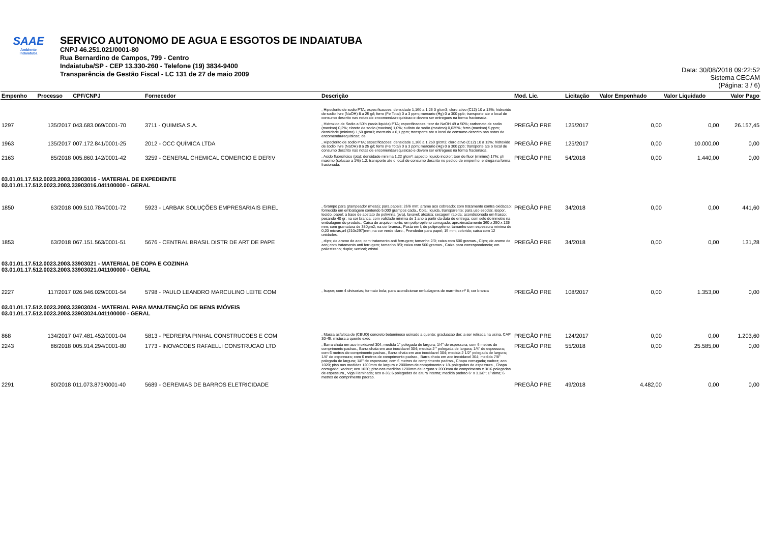SAAE
Ambiente
Indaiatuba
SERVICO AUTONOMO DE AGUA E ESGOTOS DE INDAIATUBA
CNPJ 46.251.021/0001-80
Rua Bernardino de Campos, 799 - Centro
Indaiatuba/SP - CEP 13.330-260 - Telefone (19) 3834-9400
Transparência de Gestão Fiscal - LC 131 de 27 de maio 2009
Data: 30/08/2018 09:22:52
Sistema CECAM
(Página: 3 / 6)
| Empenho | Processo | CPF/CNPJ | Fornecedor | Descrição | Mod. Lic. | Licitação | Valor Empenhado | Valor Liquidado | Valor Pago |
| --- | --- | --- | --- | --- | --- | --- | --- | --- | --- |
| | | | | , Hipoclorito de sodio PTA; especificacoes: densidade 1,160 a 1,25 0 g/cm3; cloro ativo (C12) 10 a 13%; hidroxido de sodio livre (NaOH) 8 a 25 g/l; ferro (Fe Total) 0 a 3 ppm; mercurio (Hg) 0 a 300 ppb; transporte ate o local de consumo descrito nas notas de encomenda/requisicao e devem ser entregues na forma fracionada. | | | | | |
| 1297 | 135/2017 | 043.683.069/0001-70 | 3711 - QUIMISA S.A. | , Hidroxido de Sodio a 50% (soda liquida) PTA; especificacoes: teor de NaOH 49 a 50%; carbonato de sodio (maximo) 0,2%; cloreto de sodio (maximo) 1,0%; sulfato de sodio (maximo) 0,025%; ferro (maximo) 5 ppm; densidade (minimo) 1,50 g/cm3; mercurio < 0,1 ppm; transporte ate o local de consumo descrito nas notas de encomenda/requisicao; de | PREGÃO PRE | 125/2017 | 0,00 | 0,00 | 26.157,45 |
| 1963 | 135/2017 | 007.172.841/0001-25 | 2012 - OCC QUÍMICA LTDA | , Hipoclorito de sodio PTA; especificacoes: densidade 1,160 a 1,250 g/cm3; cloro ativo (C12) 10 a 13%; hidroxido de sodio livre (NaOH) 8 a 25 g/l; ferro (Fe Total) 0 a 3 ppm; mercurio (Hg) 0 a 300 ppb; transporte ate o local de consumo descrito nas notas de encomenda/requisicao e devem ser entregues na forma fracionada. | PREGÃO PRE | 125/2017 | 0,00 | 10.000,00 | 0,00 |
| 2163 | 85/2018 | 005.860.142/0001-42 | 3259 - GENERAL CHEMICAL COMERCIO E DERIV | , Acido fluorsilicico (pta); densidade minima 1,22 g/cm³; aspecto liquido incolor; teor de fluor (minimo) 17%; ph maximo (solucao a 1%) 1,2; transporte ate o local de consumo descrito no pedido de empenho; entrega na forma fracionada. | PREGÃO PRE | 54/2018 | 0,00 | 1.440,00 | 0,00 |
| 03.01.01.17.512.0023.2003.33903016 - MATERIAL DE EXPEDIENTE 03.01.01.17.512.0023.2003.33903016.041100000 - GERAL | | | | | | | | | |
| 1850 | 63/2018 | 009.510.784/0001-72 | 5923 - LARBAK SOLUÇÕES EMPRESARIAIS EIREL | , Grampo para grampeador (mesa); para papeis; 26/6 mm; arame aco cobreado; com tratamento contra oxidacao; fornecido em embalagem contendo 5.000 grampos cada., Cola; liquida, transparente; para uso escolar, isopor, tecido, papel; a base de acetato de polivinila (pva), lavavel; atoxica; secagem rapida; acondicionada em frasco; pesando 40 gr; na cor branca; com validade minima de 1 ano a partir da data de entrega; com selo do inmetro na embalagem do produto., Caixa de arquivo morto; em polipropileno corrugado; aproximadamente 360 x 250 x 135 mm; com gramatura de 380gm2; na cor branca., Pasta em l; de polipropileno; tamanho com espessura minima de 0,20 micras,a4 (210x297)mm; na cor verde claro., Prendedor para papel; 15 mm; colorido; caixa com 12 unidades. | PREGÃO PRE | 34/2018 | 0,00 | 0,00 | 441,60 |
| 1853 | 63/2018 | 067.151.563/0001-51 | 5676 - CENTRAL BRASIL DISTR DE ART DE PAPE | , clips; de arame de aco; com tratamento anti ferrugem; tamanho 2/0; caixa com 500 gramas., Clips; de arame de aco; com tratamento anti ferrugem; tamanho 8/0; caixa com 500 gramas., Caixa para correspondencia; em poliestireno; dupla; vertical; cristal. | PREGÃO PRE | 34/2018 | 0,00 | 0,00 | 131,28 |
| 03.01.01.17.512.0023.2003.33903021 - MATERIAL DE COPA E COZINHA 03.01.01.17.512.0023.2003.33903021.041100000 - GERAL | | | | | | | | | |
| 2227 | 117/2017 | 026.946.029/0001-54 | 5798 - PAULO LEANDRO MARCULINO LEITE COM | , Isopor; com 4 divisorias; formato bola; para acondicionar embalagens de marmitex nº 8; cor branca | PREGÃO PRE | 108/2017 | 0,00 | 1.353,00 | 0,00 |
| 03.01.01.17.512.0023.2003.33903024 - MATERIAL PARA MANUTENÇÃO DE BENS IMÓVEIS 03.01.01.17.512.0023.2003.33903024.041100000 - GERAL | | | | | | | | | |
| 868 | 134/2017 | 047.481.452/0001-04 | 5813 - PEDREIRA PINHAL CONSTRUCOES E COM | , Massa asfaltica de (CBUQ) concreto betuminoso usinado a quente; graduacao der; a ser retirada na usina, CAP 30-45, mistura a quente exec | PREGÃO PRE | 124/2017 | 0,00 | 0,00 | 1.203,60 |
| 2243 | 86/2018 | 005.914.294/0001-80 | 1773 - INOVACOES RAFAELLI CONSTRUCAO LTD | , Barra chata em aco inoxidavel 304; medida 1" polegada de largura; 1/4" de espessura; com 6 metros de comprimento padrao., Barra chata em aco inoxidavel 304; medida 2 " polegada de largura; 1/4" de espessura; com 6 metros de comprimento padrao., Barra chata em aco inoxidavel 304; medida 2 1/2" polegada de largura; 1/4" de espessura; com 6 metros de comprimento padrao., Barra chata em aco inoxidavel 304; medida 7/8" polegada de largura; 1/8" de espessura; com 6 metros de comprimento padrao., Chapa corrugada; xadrez; aco 1020; piso nas medidas 1200mm de largura x 2000mm de comprimento x 1/4 polegadas de espessura., Chapa corrugada; xadrez; aco 1020; piso nas medidas 1200mm de largura x 2000mm de comprimento x 3/16 polegadas de espessura., Viga i laminada; aco a-36; 6 polegadas de altura interna; medida padrao 6" x 3.3/8"; 1º alma; 6 metros de comprimento padrao. | PREGÃO PRE | 55/2018 | 0,00 | 25.585,00 | 0,00 |
| 2291 | 80/2018 | 011.073.873/0001-40 | 5689 - GEREMIAS DE BARROS ELETRICIDADE | | PREGÃO PRE | 49/2018 | 4.482,00 | 0,00 | 0,00 |